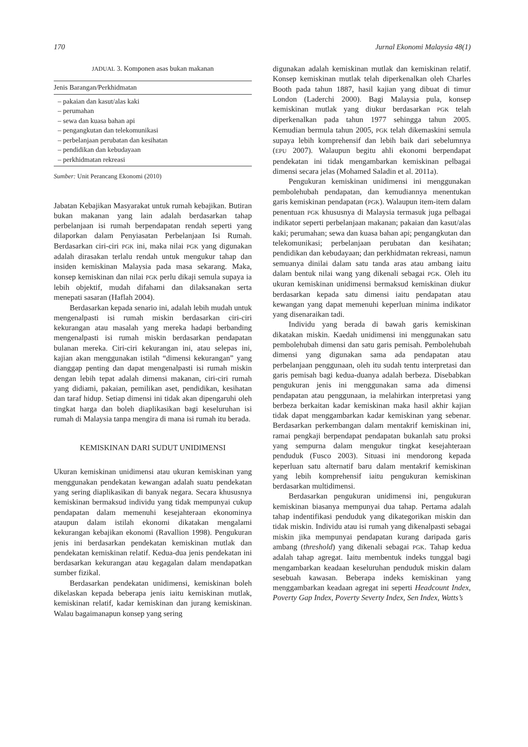170 Jurnal Ekonomi Malaysia 48(1)
JADUAL 3. Komponen asas bukan makanan
| Jenis Barangan/Perkhidmatan |
| --- |
| – pakaian dan kasut/alas kaki |
| – perumahan |
| – sewa dan kuasa bahan api |
| – pengangkutan dan telekomunikasi |
| – perbelanjaan perubatan dan kesihatan |
| – pendidikan dan kebudayaan |
| – perkhidmatan rekreasi |
Sumber: Unit Perancang Ekonomi (2010)
Jabatan Kebajikan Masyarakat untuk rumah kebajikan. Butiran bukan makanan yang lain adalah berdasarkan tahap perbelanjaan isi rumah berpendapatan rendah seperti yang dilaporkan dalam Penyiasatan Perbelanjaan Isi Rumah. Berdasarkan ciri-ciri PGK ini, maka nilai PGK yang digunakan adalah dirasakan terlalu rendah untuk mengukur tahap dan insiden kemiskinan Malaysia pada masa sekarang. Maka, konsep kemiskinan dan nilai PGK perlu dikaji semula supaya ia lebih objektif, mudah difahami dan dilaksanakan serta menepati sasaran (Haflah 2004).
Berdasarkan kepada senario ini, adalah lebih mudah untuk mengenalpasti isi rumah miskin berdasarkan ciri-ciri kekurangan atau masalah yang mereka hadapi berbanding mengenalpasti isi rumah miskin berdasarkan pendapatan bulanan mereka. Ciri-ciri kekurangan ini, atau selepas ini, kajian akan menggunakan istilah “dimensi kekurangan” yang dianggap penting dan dapat mengenalpasti isi rumah miskin dengan lebih tepat adalah dimensi makanan, ciri-ciri rumah yang didiami, pakaian, pemilikan aset, pendidikan, kesihatan dan taraf hidup. Setiap dimensi ini tidak akan dipengaruhi oleh tingkat harga dan boleh diaplikasikan bagi keseluruhan isi rumah di Malaysia tanpa mengira di mana isi rumah itu berada.
KEMISKINAN DARI SUDUT UNIDIMENSI
Ukuran kemiskinan unidimensi atau ukuran kemiskinan yang menggunakan pendekatan kewangan adalah suatu pendekatan yang sering diaplikasikan di banyak negara. Secara khususnya kemiskinan bermaksud individu yang tidak mempunyai cukup pendapatan dalam memenuhi kesejahteraan ekonominya ataupun dalam istilah ekonomi dikatakan mengalami kekurangan kebajikan ekonomi (Ravallion 1998). Pengukuran jenis ini berdasarkan pendekatan kemiskinan mutlak dan pendekatan kemiskinan relatif. Kedua-dua jenis pendekatan ini berdasarkan kekurangan atau kegagalan dalam mendapatkan sumber fizikal.
Berdasarkan pendekatan unidimensi, kemiskinan boleh dikelaskan kepada beberapa jenis iaitu kemiskinan mutlak, kemiskinan relatif, kadar kemiskinan dan jurang kemiskinan. Walau bagaimanapun konsep yang sering
digunakan adalah kemiskinan mutlak dan kemiskinan relatif. Konsep kemiskinan mutlak telah diperkenalkan oleh Charles Booth pada tahun 1887, hasil kajian yang dibuat di timur London (Laderchi 2000). Bagi Malaysia pula, konsep kemiskinan mutlak yang diukur berdasarkan PGK telah diperkenalkan pada tahun 1977 sehingga tahun 2005. Kemudian bermula tahun 2005, PGK telah dikemaskini semula supaya lebih komprehensif dan lebih baik dari sebelumnya (EPU 2007). Walaupun begitu ahli ekonomi berpendapat pendekatan ini tidak mengambarkan kemiskinan pelbagai dimensi secara jelas (Mohamed Saladin et al. 2011a).
Pengukuran kemiskinan unidimensi ini menggunakan pembolehubah pendapatan, dan kemudiannya menentukan garis kemiskinan pendapatan (PGK). Walaupun item-item dalam penentuan PGK khususnya di Malaysia termasuk juga pelbagai indikator seperti perbelanjaan makanan; pakaian dan kasut/alas kaki; perumahan; sewa dan kuasa bahan api; pengangkutan dan telekomunikasi; perbelanjaan perubatan dan kesihatan; pendidikan dan kebudayaan; dan perkhidmatan rekreasi, namun semuanya dinilai dalam satu tanda aras atau ambang iaitu dalam bentuk nilai wang yang dikenali sebagai PGK. Oleh itu ukuran kemiskinan unidimensi bermaksud kemiskinan diukur berdasarkan kepada satu dimensi iaitu pendapatan atau kewangan yang dapat memenuhi keperluan minima indikator yang disenaraikan tadi.
Individu yang berada di bawah garis kemiskinan dikatakan miskin. Kaedah unidimensi ini menggunakan satu pembolehubah dimensi dan satu garis pemisah. Pembolehubah dimensi yang digunakan sama ada pendapatan atau perbelanjaan penggunaan, oleh itu sudah tentu interpretasi dan garis pemisah bagi kedua-duanya adalah berbeza. Disebabkan pengukuran jenis ini menggunakan sama ada dimensi pendapatan atau penggunaan, ia melahirkan interpretasi yang berbeza berkaitan kadar kemiskinan maka hasil akhir kajian tidak dapat menggambarkan kadar kemiskinan yang sebenar. Berdasarkan perkembangan dalam mentakrif kemiskinan ini, ramai pengkaji berpendapat pendapatan bukanlah satu proksi yang sempurna dalam mengukur tingkat kesejahteraan penduduk (Fusco 2003). Situasi ini mendorong kepada keperluan satu alternatif baru dalam mentakrif kemiskinan yang lebih komprehensif iaitu pengukuran kemiskinan berdasarkan multidimensi.
Berdasarkan pengukuran unidimensi ini, pengukuran kemiskinan biasanya mempunyai dua tahap. Pertama adalah tahap indentifikasi penduduk yang dikategorikan miskin dan tidak miskin. Individu atau isi rumah yang dikenalpasti sebagai miskin jika mempunyai pendapatan kurang daripada garis ambang (threshold) yang dikenali sebagai PGK. Tahap kedua adalah tahap agregat. Iaitu membentuk indeks tunggal bagi mengambarkan keadaan keseluruhan penduduk miskin dalam sesebuah kawasan. Beberapa indeks kemiskinan yang menggambarkan keadaan agregat ini seperti Headcount Index, Poverty Gap Index, Poverty Severty Index, Sen Index, Watts’s